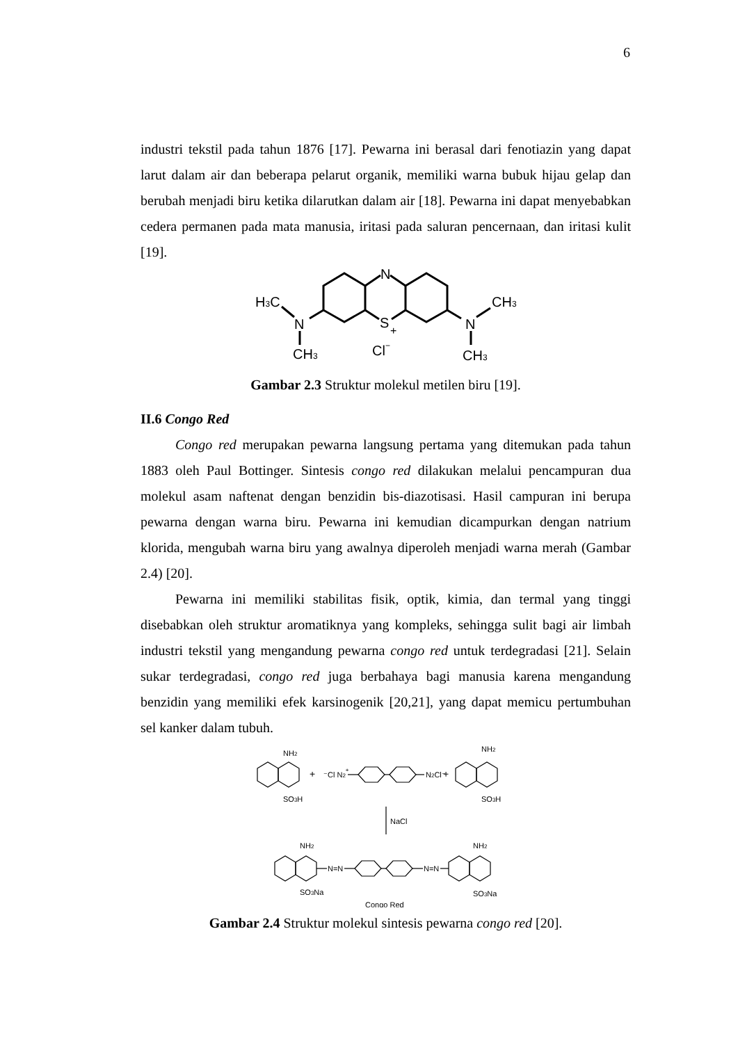6
industri tekstil pada tahun 1876 [17]. Pewarna ini berasal dari fenotiazin yang dapat larut dalam air dan beberapa pelarut organik, memiliki warna bubuk hijau gelap dan berubah menjadi biru ketika dilarutkan dalam air [18]. Pewarna ini dapat menyebabkan cedera permanen pada mata manusia, iritasi pada saluran pencernaan, dan iritasi kulit [19].
N
S
+
N
N
H3C
CH3
CH3
CH3
Cl−
Gambar 2.3 Struktur molekul metilen biru [19].
II.6 Congo Red
Congo red merupakan pewarna langsung pertama yang ditemukan pada tahun 1883 oleh Paul Bottinger. Sintesis congo red dilakukan melalui pencampuran dua molekul asam naftenat dengan benzidin bis-diazotisasi. Hasil campuran ini berupa pewarna dengan warna biru. Pewarna ini kemudian dicampurkan dengan natrium klorida, mengubah warna biru yang awalnya diperoleh menjadi warna merah (Gambar 2.4) [20].
Pewarna ini memiliki stabilitas fisik, optik, kimia, dan termal yang tinggi disebabkan oleh struktur aromatiknya yang kompleks, sehingga sulit bagi air limbah industri tekstil yang mengandung pewarna congo red untuk terdegradasi [21]. Selain sukar terdegradasi, congo red juga berbahaya bagi manusia karena mengandung benzidin yang memiliki efek karsinogenik [20,21], yang dapat memicu pertumbuhan sel kanker dalam tubuh.
NH2
SO3H
+
⁻Cl N2+
N2Cl⁻
+
NH2
SO3H
NaCl
NH2
SO3Na
N=N
N=N
NH2
SO3Na
Congo Red
Gambar 2.4 Struktur molekul sintesis pewarna congo red [20].